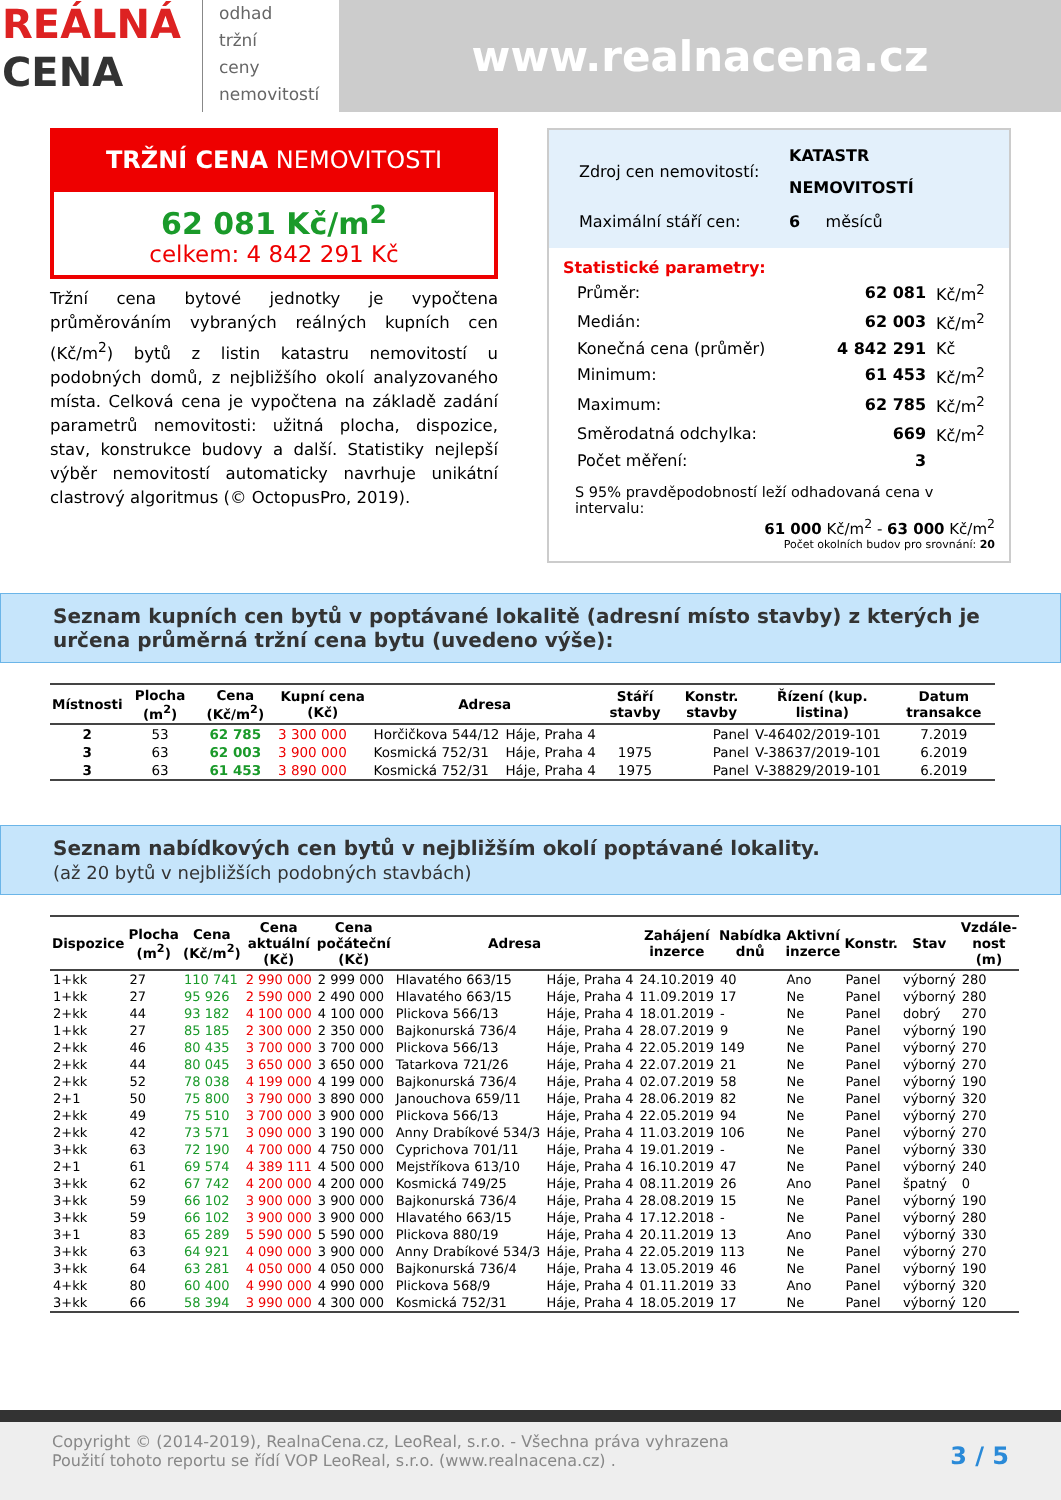REÁLNÁ
CENA
odhad
tržní
ceny
nemovitostí
www.realnacena.cz
TRŽNÍ CENA NEMOVITOSTI
62 081 Kč/m<sup>2</sup>
celkem: 4 842 291 Kč
Tržní cena bytové jednotky je vypočtena průměrováním vybraných reálných kupních cen (Kč/m<sup>2</sup>) bytů z listin katastru nemovitostí u podobných domů, z nejbližšího okolí analyzovaného místa. Celková cena je vypočtena na základě zadání parametrů nemovitosti: užitná plocha, dispozice, stav, konstrukce budovy a další. Statistiky nejlepší výběr nemovitostí automaticky navrhuje unikátní clastrový algoritmus (© OctopusPro, 2019).
| Zdroj cen nemovitostí: | KATASTR NEMOVITOSTÍ |
| Maximální stáří cen: | 6 měsíců |
Statistické parametry:
| Průměr: | 62 081 | Kč/m<sup>2</sup> |
| Medián: | 62 003 | Kč/m<sup>2</sup> |
| Konečná cena (průměr) | 4 842 291 | Kč |
| Minimum: | 61 453 | Kč/m<sup>2</sup> |
| Maximum: | 62 785 | Kč/m<sup>2</sup> |
| Směrodatná odchylka: | 669 | Kč/m<sup>2</sup> |
| Počet měření: | 3 | |
S 95% pravděpodobností leží odhadovaná cena v intervalu:
61 000 Kč/m<sup>2</sup> - 63 000 Kč/m<sup>2</sup>
Počet okolních budov pro srovnání: 20
Seznam kupních cen bytů v poptávané lokalitě (adresní místo stavby) z kterých je určena průměrná tržní cena bytu (uvedeno výše):
| Místnosti | Plocha (m<sup>2</sup>) | Cena (Kč/m<sup>2</sup>) | Kupní cena (Kč) | Adresa | | Stáří stavby | Konstr. stavby | Řízení (kup. listina) | Datum transakce |
| --- | --- | --- | --- | --- | --- | --- | --- | --- | --- |
| 2 | 53 | 62 785 | 3 300 000 | Horčičkova 544/12 | Háje, Praha 4 | | Panel | V-46402/2019-101 | 7.2019 |
| 3 | 63 | 62 003 | 3 900 000 | Kosmická 752/31 | Háje, Praha 4 | 1975 | Panel | V-38637/2019-101 | 6.2019 |
| 3 | 63 | 61 453 | 3 890 000 | Kosmická 752/31 | Háje, Praha 4 | 1975 | Panel | V-38829/2019-101 | 6.2019 |
Seznam nabídkových cen bytů v nejbližším okolí poptávané lokality.
(až 20 bytů v nejbližších podobných stavbách)
| Dispozice | Plocha (m<sup>2</sup>) | Cena (Kč/m<sup>2</sup>) | Cena aktuální (Kč) | Cena počáteční (Kč) | Adresa | | Zahájení inzerce | Nabídka dnů | Aktivní inzerce | Konstr. | Stav | Vzdále-nost (m) |
| --- | --- | --- | --- | --- | --- | --- | --- | --- | --- | --- | --- | --- |
| 1+kk | 27 | 110 741 | 2 990 000 | 2 999 000 | Hlavatého 663/15 | Háje, Praha 4 | 24.10.2019 | 40 | Ano | Panel | výborný | 280 |
| 1+kk | 27 | 95 926 | 2 590 000 | 2 490 000 | Hlavatého 663/15 | Háje, Praha 4 | 11.09.2019 | 17 | Ne | Panel | výborný | 280 |
| 2+kk | 44 | 93 182 | 4 100 000 | 4 100 000 | Plickova 566/13 | Háje, Praha 4 | 18.01.2019 | - | Ne | Panel | dobrý | 270 |
| 1+kk | 27 | 85 185 | 2 300 000 | 2 350 000 | Bajkonurská 736/4 | Háje, Praha 4 | 28.07.2019 | 9 | Ne | Panel | výborný | 190 |
| 2+kk | 46 | 80 435 | 3 700 000 | 3 700 000 | Plickova 566/13 | Háje, Praha 4 | 22.05.2019 | 149 | Ne | Panel | výborný | 270 |
| 2+kk | 44 | 80 045 | 3 650 000 | 3 650 000 | Tatarkova 721/26 | Háje, Praha 4 | 22.07.2019 | 21 | Ne | Panel | výborný | 270 |
| 2+kk | 52 | 78 038 | 4 199 000 | 4 199 000 | Bajkonurská 736/4 | Háje, Praha 4 | 02.07.2019 | 58 | Ne | Panel | výborný | 190 |
| 2+1 | 50 | 75 800 | 3 790 000 | 3 890 000 | Janouchova 659/11 | Háje, Praha 4 | 28.06.2019 | 82 | Ne | Panel | výborný | 320 |
| 2+kk | 49 | 75 510 | 3 700 000 | 3 900 000 | Plickova 566/13 | Háje, Praha 4 | 22.05.2019 | 94 | Ne | Panel | výborný | 270 |
| 2+kk | 42 | 73 571 | 3 090 000 | 3 190 000 | Anny Drabíkové 534/3 | Háje, Praha 4 | 11.03.2019 | 106 | Ne | Panel | výborný | 270 |
| 3+kk | 63 | 72 190 | 4 700 000 | 4 750 000 | Cyprichova 701/11 | Háje, Praha 4 | 19.01.2019 | - | Ne | Panel | výborný | 330 |
| 2+1 | 61 | 69 574 | 4 389 111 | 4 500 000 | Mejstříkova 613/10 | Háje, Praha 4 | 16.10.2019 | 47 | Ne | Panel | výborný | 240 |
| 3+kk | 62 | 67 742 | 4 200 000 | 4 200 000 | Kosmická 749/25 | Háje, Praha 4 | 08.11.2019 | 26 | Ano | Panel | špatný | 0 |
| 3+kk | 59 | 66 102 | 3 900 000 | 3 900 000 | Bajkonurská 736/4 | Háje, Praha 4 | 28.08.2019 | 15 | Ne | Panel | výborný | 190 |
| 3+kk | 59 | 66 102 | 3 900 000 | 3 900 000 | Hlavatého 663/15 | Háje, Praha 4 | 17.12.2018 | - | Ne | Panel | výborný | 280 |
| 3+1 | 83 | 65 289 | 5 590 000 | 5 590 000 | Plickova 880/19 | Háje, Praha 4 | 20.11.2019 | 13 | Ano | Panel | výborný | 330 |
| 3+kk | 63 | 64 921 | 4 090 000 | 3 900 000 | Anny Drabíkové 534/3 | Háje, Praha 4 | 22.05.2019 | 113 | Ne | Panel | výborný | 270 |
| 3+kk | 64 | 63 281 | 4 050 000 | 4 050 000 | Bajkonurská 736/4 | Háje, Praha 4 | 13.05.2019 | 46 | Ne | Panel | výborný | 190 |
| 4+kk | 80 | 60 400 | 4 990 000 | 4 990 000 | Plickova 568/9 | Háje, Praha 4 | 01.11.2019 | 33 | Ano | Panel | výborný | 320 |
| 3+kk | 66 | 58 394 | 3 990 000 | 4 300 000 | Kosmická 752/31 | Háje, Praha 4 | 18.05.2019 | 17 | Ne | Panel | výborný | 120 |
Copyright © (2014-2019), RealnaCena.cz, LeoReal, s.r.o. - Všechna práva vyhrazena
Použití tohoto reportu se řídí VOP LeoReal, s.r.o. (www.realnacena.cz) .
3 / 5